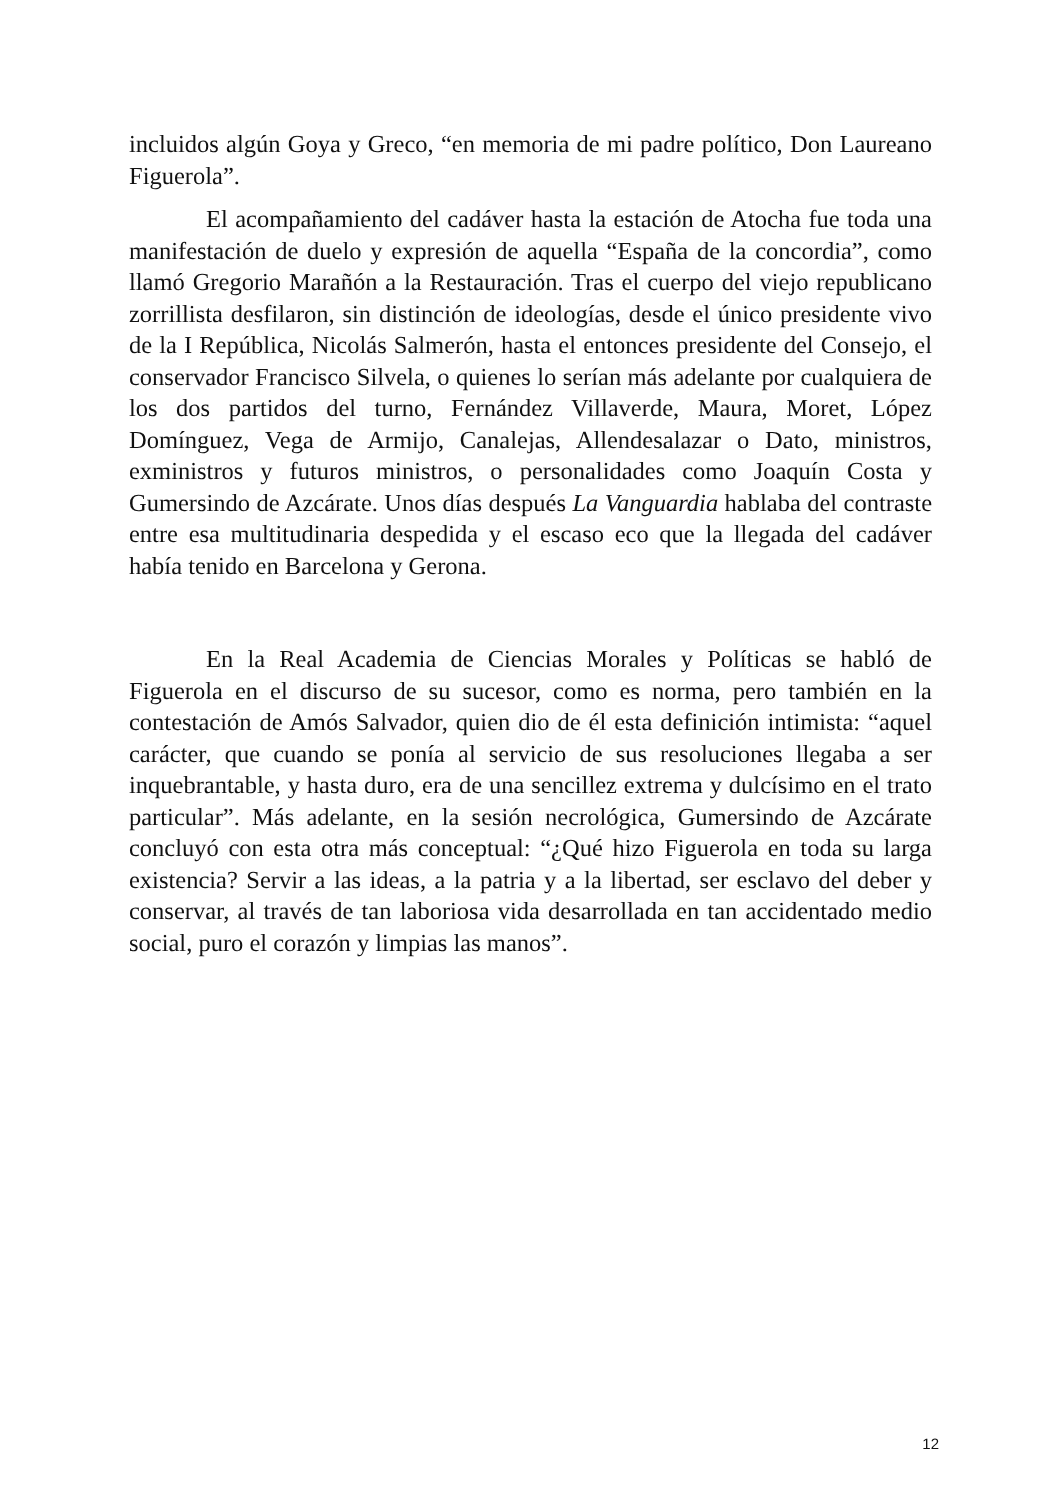incluidos algún Goya y Greco, “en memoria de mi padre político, Don Laureano Figuerola”.
El acompañamiento del cadáver hasta la estación de Atocha fue toda una manifestación de duelo y expresión de aquella “España de la concordia”, como llamó Gregorio Marañón a la Restauración. Tras el cuerpo del viejo republicano zorrillista desfilaron, sin distinción de ideologías, desde el único presidente vivo de la I República, Nicolás Salmerón, hasta el entonces presidente del Consejo, el conservador Francisco Silvela, o quienes lo serían más adelante por cualquiera de los dos partidos del turno, Fernández Villaverde, Maura, Moret, López Domínguez, Vega de Armijo, Canalejas, Allendesalazar o Dato, ministros, exministros y futuros ministros, o personalidades como Joaquín Costa y Gumersindo de Azcárate. Unos días después La Vanguardia hablaba del contraste entre esa multitudinaria despedida y el escaso eco que la llegada del cadáver había tenido en Barcelona y Gerona.
En la Real Academia de Ciencias Morales y Políticas se habló de Figuerola en el discurso de su sucesor, como es norma, pero también en la contestación de Amós Salvador, quien dio de él esta definición intimista: “aquel carácter, que cuando se ponía al servicio de sus resoluciones llegaba a ser inquebrantable, y hasta duro, era de una sencillez extrema y dulcísimo en el trato particular”. Más adelante, en la sesión necrológica, Gumersindo de Azcárate concluyó con esta otra más conceptual: “¿Qué hizo Figuerola en toda su larga existencia? Servir a las ideas, a la patria y a la libertad, ser esclavo del deber y conservar, al través de tan laboriosa vida desarrollada en tan accidentado medio social, puro el corazón y limpias las manos”.
12